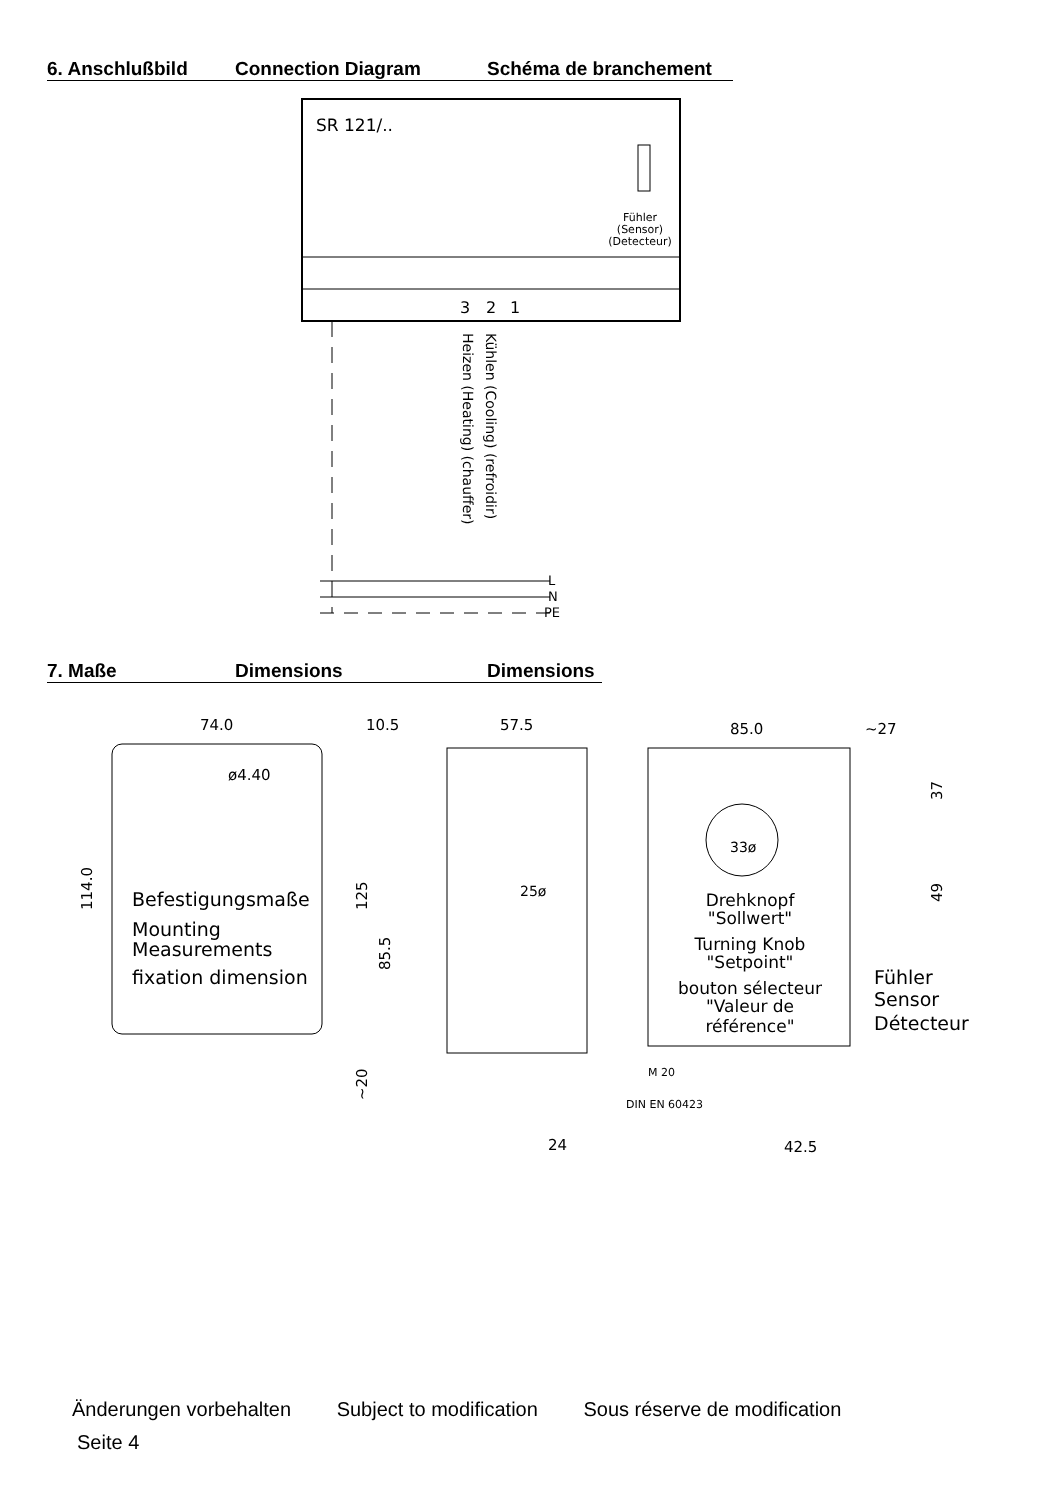6. Anschlußbild Connection Diagram Schéma de branchement
SR 121/..
Fühler
(Sensor)
(Detecteur)
3
2
1
Heizen (Heating) (chauffer)
Kühlen (Cooling) (refroidir)
L
N
PE
7. Maße Dimensions Dimensions
74.0
ø4.40
114.0
Befestigungsmaße
Mounting
Measurements
fixation dimension
10.5
57.5
125
85.5
~20
24
25ø
85.0
~27
37
49
33ø
Drehknopf
"Sollwert"
Turning Knob
"Setpoint"
bouton sélecteur
"Valeur de
référence"
Fühler
Sensor
Détecteur
M 20
DIN EN 60423
42.5
Änderungen vorbehalten Subject to modification Sous réserve de modification
Seite 4